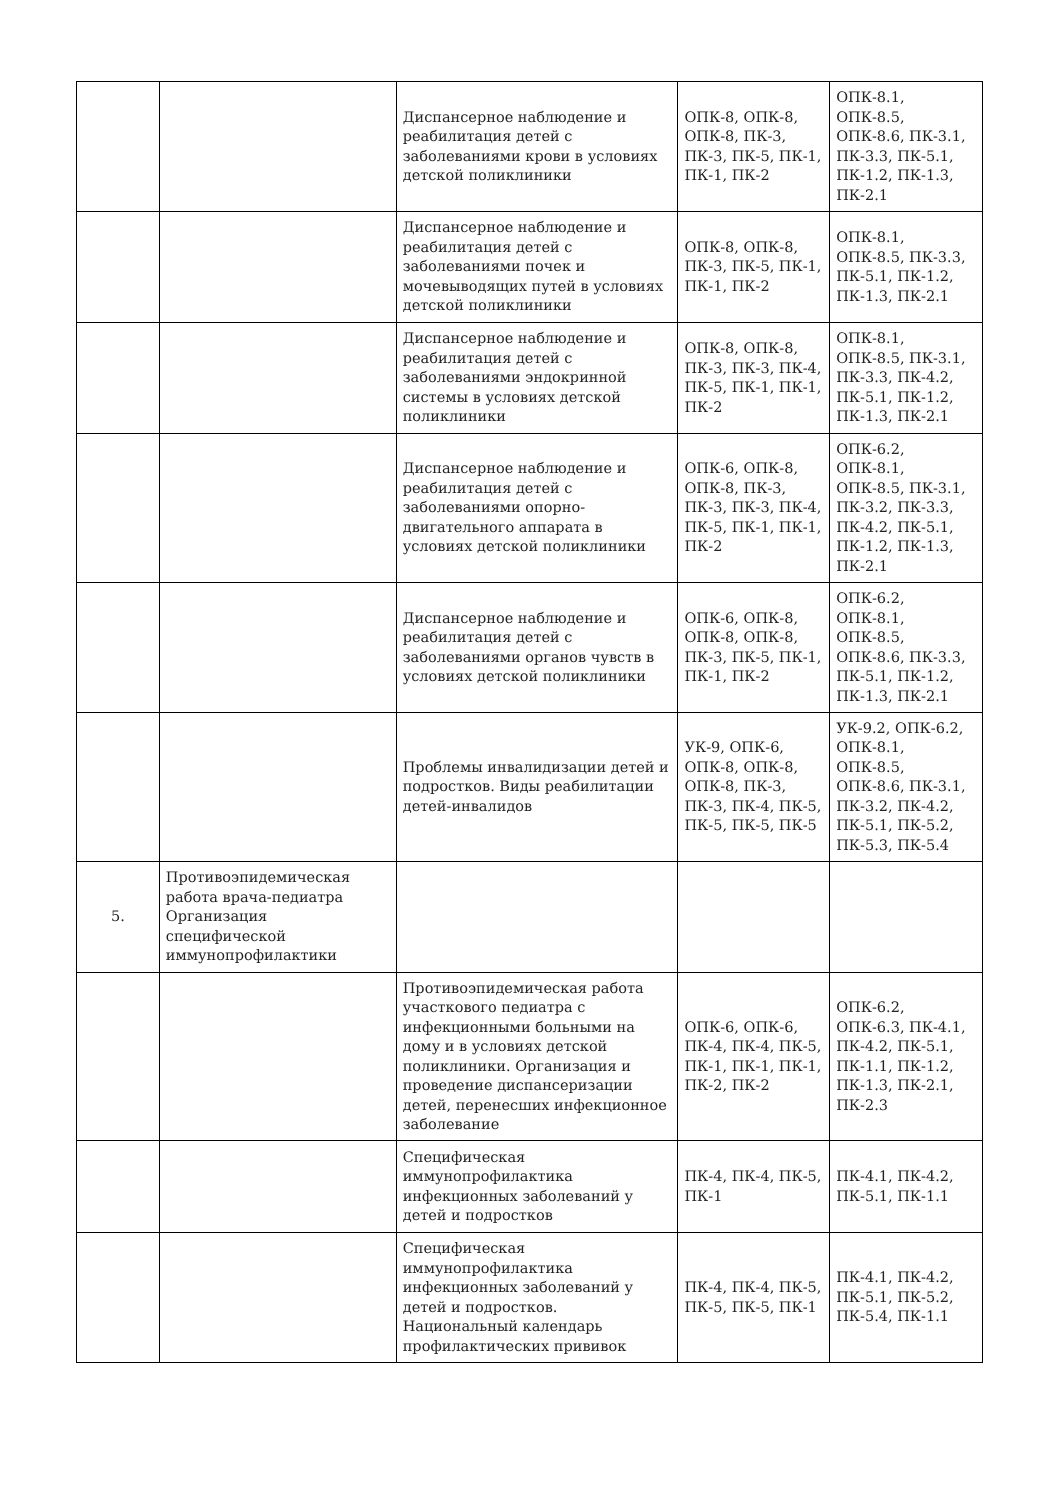| | | Диспансерное наблюдение и реабилитация детей с заболеваниями крови в условиях детской поликлиники | ОПК-8, ОПК-8, ОПК-8, ПК-3, ПК-3, ПК-5, ПК-1, ПК-1, ПК-2 | ОПК-8.1, ОПК-8.5, ОПК-8.6, ПК-3.1, ПК-3.3, ПК-5.1, ПК-1.2, ПК-1.3, ПК-2.1 |
| | | Диспансерное наблюдение и реабилитация детей с заболеваниями почек и мочевыводящих путей в условиях детской поликлиники | ОПК-8, ОПК-8, ПК-3, ПК-5, ПК-1, ПК-1, ПК-2 | ОПК-8.1, ОПК-8.5, ПК-3.3, ПК-5.1, ПК-1.2, ПК-1.3, ПК-2.1 |
| | | Диспансерное наблюдение и реабилитация детей с заболеваниями эндокринной системы в условиях детской поликлиники | ОПК-8, ОПК-8, ПК-3, ПК-3, ПК-4, ПК-5, ПК-1, ПК-1, ПК-2 | ОПК-8.1, ОПК-8.5, ПК-3.1, ПК-3.3, ПК-4.2, ПК-5.1, ПК-1.2, ПК-1.3, ПК-2.1 |
| | | Диспансерное наблюдение и реабилитация детей с заболеваниями опорно-двигательного аппарата в условиях детской поликлиники | ОПК-6, ОПК-8, ОПК-8, ПК-3, ПК-3, ПК-3, ПК-4, ПК-5, ПК-1, ПК-1, ПК-2 | ОПК-6.2, ОПК-8.1, ОПК-8.5, ПК-3.1, ПК-3.2, ПК-3.3, ПК-4.2, ПК-5.1, ПК-1.2, ПК-1.3, ПК-2.1 |
| | | Диспансерное наблюдение и реабилитация детей с заболеваниями органов чувств в условиях детской поликлиники | ОПК-6, ОПК-8, ОПК-8, ОПК-8, ПК-3, ПК-5, ПК-1, ПК-1, ПК-2 | ОПК-6.2, ОПК-8.1, ОПК-8.5, ОПК-8.6, ПК-3.3, ПК-5.1, ПК-1.2, ПК-1.3, ПК-2.1 |
| | | Проблемы инвалидизации детей и подростков. Виды реабилитации детей-инвалидов | УК-9, ОПК-6, ОПК-8, ОПК-8, ОПК-8, ПК-3, ПК-3, ПК-4, ПК-5, ПК-5, ПК-5, ПК-5 | УК-9.2, ОПК-6.2, ОПК-8.1, ОПК-8.5, ОПК-8.6, ПК-3.1, ПК-3.2, ПК-4.2, ПК-5.1, ПК-5.2, ПК-5.3, ПК-5.4 |
| 5. | Противоэпидемическая работа врача-педиатра Организация специфической иммунопрофилактики | | | |
| | | Противоэпидемическая работа участкового педиатра с инфекционными больными на дому и в условиях детской поликлиники. Организация и проведение диспансеризации детей, перенесших инфекционное заболевание | ОПК-6, ОПК-6, ПК-4, ПК-4, ПК-5, ПК-1, ПК-1, ПК-1, ПК-2, ПК-2 | ОПК-6.2, ОПК-6.3, ПК-4.1, ПК-4.2, ПК-5.1, ПК-1.1, ПК-1.2, ПК-1.3, ПК-2.1, ПК-2.3 |
| | | Специфическая иммунопрофилактика инфекционных заболеваний у детей и подростков | ПК-4, ПК-4, ПК-5, ПК-1 | ПК-4.1, ПК-4.2, ПК-5.1, ПК-1.1 |
| | | Специфическая иммунопрофилактика инфекционных заболеваний у детей и подростков. Национальный календарь профилактических прививок | ПК-4, ПК-4, ПК-5, ПК-5, ПК-5, ПК-1 | ПК-4.1, ПК-4.2, ПК-5.1, ПК-5.2, ПК-5.4, ПК-1.1 |